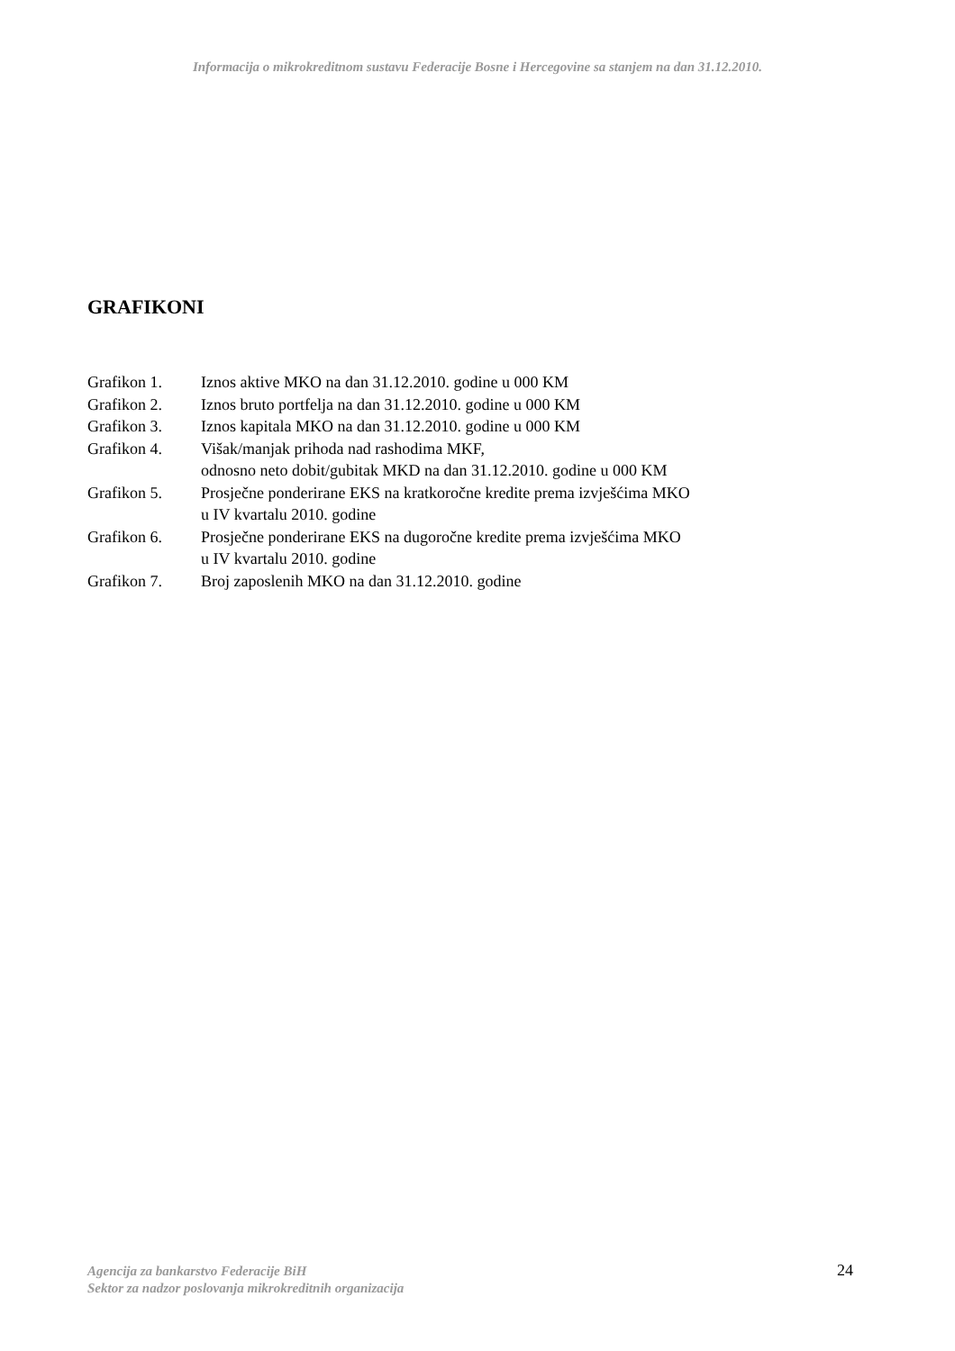Informacija o mikrokreditnom sustavu Federacije Bosne i Hercegovine sa stanjem na dan 31.12.2010.
GRAFIKONI
Grafikon 1. Iznos aktive MKO na dan 31.12.2010. godine u 000 KM
Grafikon 2. Iznos bruto portfelja na dan 31.12.2010. godine u 000 KM
Grafikon 3. Iznos kapitala MKO na dan 31.12.2010. godine u 000 KM
Grafikon 4. Višak/manjak prihoda nad rashodima MKF,
odnosno neto dobit/gubitak MKD na dan 31.12.2010. godine u 000 KM
Grafikon 5. Prosječne ponderirane EKS na kratkoročne kredite prema izvješćima MKO
u IV kvartalu 2010. godine
Grafikon 6. Prosječne ponderirane EKS na dugoročne kredite prema izvješćima MKO
u IV kvartalu 2010. godine
Grafikon 7. Broj zaposlenih MKO na dan 31.12.2010. godine
Agencija za bankarstvo Federacije BiH
Sektor za nadzor poslovanja mikrokreditnih organizacija
24